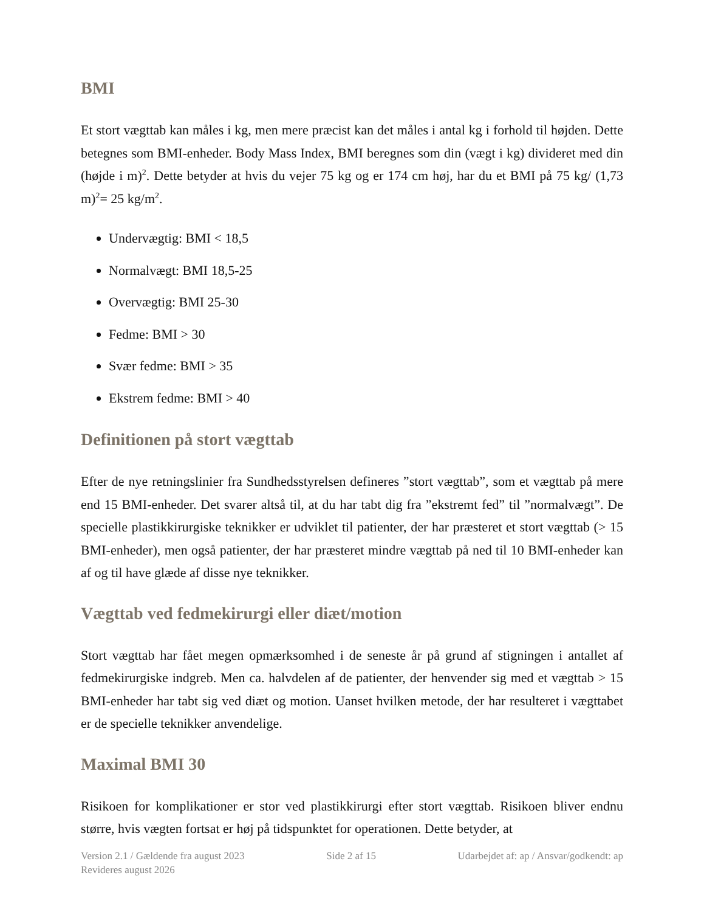BMI
Et stort vægttab kan måles i kg, men mere præcist kan det måles i antal kg i forhold til højden. Dette betegnes som BMI-enheder. Body Mass Index, BMI beregnes som din (vægt i kg) divideret med din (højde i m)<sup>2</sup>. Dette betyder at hvis du vejer 75 kg og er 174 cm høj, har du et BMI på 75 kg/ (1,73 m)<sup>2</sup>= 25 kg/m<sup>2</sup>.
Undervægtig: BMI < 18,5
Normalvægt: BMI 18,5-25
Overvægtig: BMI 25-30
Fedme: BMI > 30
Svær fedme: BMI > 35
Ekstrem fedme: BMI > 40
Definitionen på stort vægttab
Efter de nye retningslinier fra Sundhedsstyrelsen defineres ”stort vægttab”, som et vægttab på mere end 15 BMI-enheder. Det svarer altså til, at du har tabt dig fra ”ekstremt fed” til ”normalvægt”. De specielle plastikkirurgiske teknikker er udviklet til patienter, der har præsteret et stort vægttab (> 15 BMI-enheder), men også patienter, der har præsteret mindre vægttab på ned til 10 BMI-enheder kan af og til have glæde af disse nye teknikker.
Vægttab ved fedmekirurgi eller diæt/motion
Stort vægttab har fået megen opmærksomhed i de seneste år på grund af stigningen i antallet af fedmekirurgiske indgreb. Men ca. halvdelen af de patienter, der henvender sig med et vægttab > 15 BMI-enheder har tabt sig ved diæt og motion. Uanset hvilken metode, der har resulteret i vægttabet er de specielle teknikker anvendelige.
Maximal BMI 30
Risikoen for komplikationer er stor ved plastikkirurgi efter stort vægttab. Risikoen bliver endnu større, hvis vægten fortsat er høj på tidspunktet for operationen. Dette betyder, at
Version 2.1 / Gældende fra august 2023 Side 2 af 15 Udarbejdet af: ap / Ansvar/godkendt: ap
Revideres august 2026